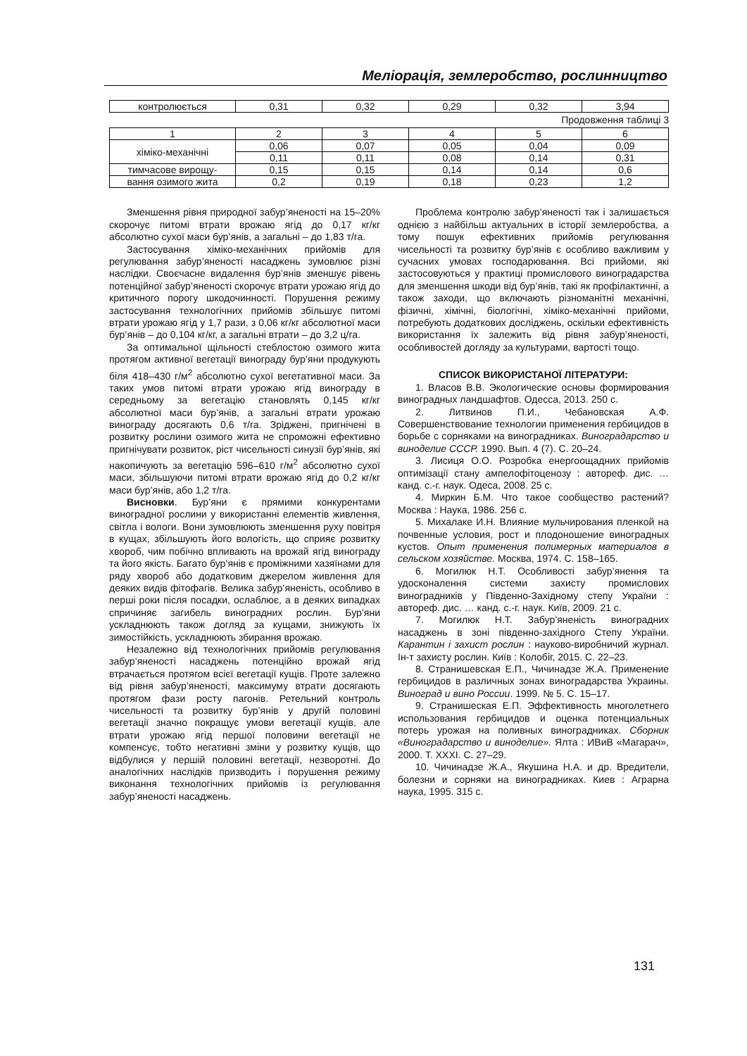Меліорація, землеробство, рослинництво
| контролюється | 0,31 | 0,32 | 0,29 | 0,32 | 3,94 |
Продовження таблиці 3
| 1 | 2 | 3 | 4 | 5 | 6 |
| хіміко-механічні | 0,06 | 0,07 | 0,05 | 0,04 | 0,09 |
| | 0,11 | 0,11 | 0,08 | 0,14 | 0,31 |
| тимчасове вирощу- | 0,15 | 0,15 | 0,14 | 0,14 | 0,6 |
| вання озимого жита | 0,2 | 0,19 | 0,18 | 0,23 | 1,2 |
Зменшення рівня природної забур’яненості на 15–20% скорочує питомі втрати врожаю ягід до 0,17 кг/кг абсолютно сухої маси бур’янів, а загальні – до 1,83 т/га.
Застосування хіміко-механічних прийомів для регулювання забур’яненості насаджень зумовлює різні наслідки. Своєчасне видалення бур’янів зменшує рівень потенційної забур’яненості скорочує втрати урожаю ягід до критичного порогу шкодочинності. Порушення режиму застосування технологічних прийомів збільшує питомі втрати урожаю ягід у 1,7 рази, з 0,06 кг/кг абсолютної маси бур’янів – до 0,104 кг/кг, а загальні втрати – до 3,2 ц/га.
За оптимальної щільності стеблостою озимого жита протягом активної вегетації винограду бур’яни продукують біля 418–430 г/м<sup>2</sup> абсолютно сухої вегетативної маси. За таких умов питомі втрати урожаю ягід винограду в середньому за вегетацію становлять 0,145 кг/кг абсолютної маси бур’янів, а загальні втрати урожаю винограду досягають 0,6 т/га. Зріджені, пригнічені в розвитку рослини озимого жита не спроможні ефективно пригнічувати розвиток, ріст чисельності синузії бур’янів, які накопичують за вегетацію 596–610 г/м<sup>2</sup> абсолютно сухої маси, збільшуючи питомі втрати врожаю ягід до 0,2 кг/кг маси бур’янів, або 1,2 т/га.
Висновки. Бур’яни є прямими конкурентами виноградної рослини у використанні елементів живлення, світла і вологи. Вони зумовлюють зменшення руху повітря в кущах, збільшують його вологість, що сприяє розвитку хвороб, чим побічно впливають на врожай ягід винограду та його якість. Багато бур’янів є проміжними хазяїнами для ряду хвороб або додатковим джерелом живлення для деяких видів фітофагів. Велика забур’яненість, особливо в перші роки після посадки, ослаблює, а в деяких випадках спричиняє загибель виноградних рослин. Бур’яни ускладнюють також догляд за кущами, знижують їх зимостійкість, ускладнюють збирання врожаю.
Незалежно від технологічних прийомів регулювання забур’яненості насаджень потенційно врожай ягід втрачається протягом всієї вегетації кущів. Проте залежно від рівня забур’яненості, максимуму втрати досягають протягом фази росту пагонів. Ретельний контроль чисельності та розвитку бур’янів у другій половині вегетації значно покращує умови вегетації кущів, але втрати урожаю ягід першої половини вегетації не компенсує, тобто негативні зміни у розвитку кущів, що відбулися у першій половині вегетації, незворотні. До аналогічних наслідків призводить і порушення режиму виконання технологічних прийомів із регулювання забур’яненості насаджень.
Проблема контролю забур’яненості так і залишається однією з найбільш актуальних в історії землеробства, а тому пошук ефективних прийомів регулювання чисельності та розвитку бур’янів є особливо важливим у сучасних умовах господарювання. Всі прийоми, які застосовуються у практиці промислового виноградарства для зменшення шкоди від бур’янів, такі як профілактичні, а також заходи, що включають різноманітні механічні, фізичні, хімічні, біологічні, хіміко-механічні прийоми, потребують додаткових досліджень, оскільки ефективність використання їх залежить від рівня забур’яненості, особливостей догляду за культурами, вартості тощо.
СПИСОК ВИКОРИСТАНОЇ ЛІТЕРАТУРИ:
1. Власов В.В. Экологические основы формирования виноградных ландшафтов. Одесса, 2013. 250 с.
2. Литвинов П.И., Чебановская А.Ф. Совершенствование технологии применения гербицидов в борьбе с сорняками на виноградниках. Виноградарство и виноделие СССР. 1990. Вып. 4 (7). С. 20–24.
3. Лисиця О.О. Розробка енергоощадних прийомів оптимізації стану ампелофітоценозу : автореф. дис. … канд. с.-г. наук. Одеса, 2008. 25 с.
4. Миркин Б.М. Что такое сообщество растений? Москва : Наука, 1986. 256 с.
5. Михалаке И.Н. Влияние мульчирования пленкой на почвенные условия, рост и плодоношение виноградных кустов. Опыт применения полимерных материалов в сельском хозяйстве. Москва, 1974. С. 158–165.
6. Могилюк Н.Т. Особливості забур’янення та удосконалення системи захисту промислових виноградників у Південно-Західному степу України : автореф. дис. … канд. с.-г. наук. Київ, 2009. 21 с.
7. Могилюк Н.Т. Забур’яненість виноградних насаджень в зоні південно-західного Степу України. Карантин і захист рослин : науково-виробничий журнал. Ін-т захисту рослин. Київ : Колобіг, 2015. С. 22–23.
8. Странишевская Е.П., Чичинадзе Ж.А. Применение гербицидов в различных зонах виноградарства Украины. Виноград и вино России. 1999. № 5. С. 15–17.
9. Странишеская Е.П. Эффективность многолетнего использования гербицидов и оценка потенциальных потерь урожая на поливных виноградниках. Сборник «Виноградарство и виноделие». Ялта : ИВиВ «Магарач», 2000. Т. XXXI. С. 27–29.
10. Чичинадзе Ж.А., Якушина Н.А. и др. Вредители, болезни и сорняки на виноградниках. Киев : Аграрна наука, 1995. 315 с.
131